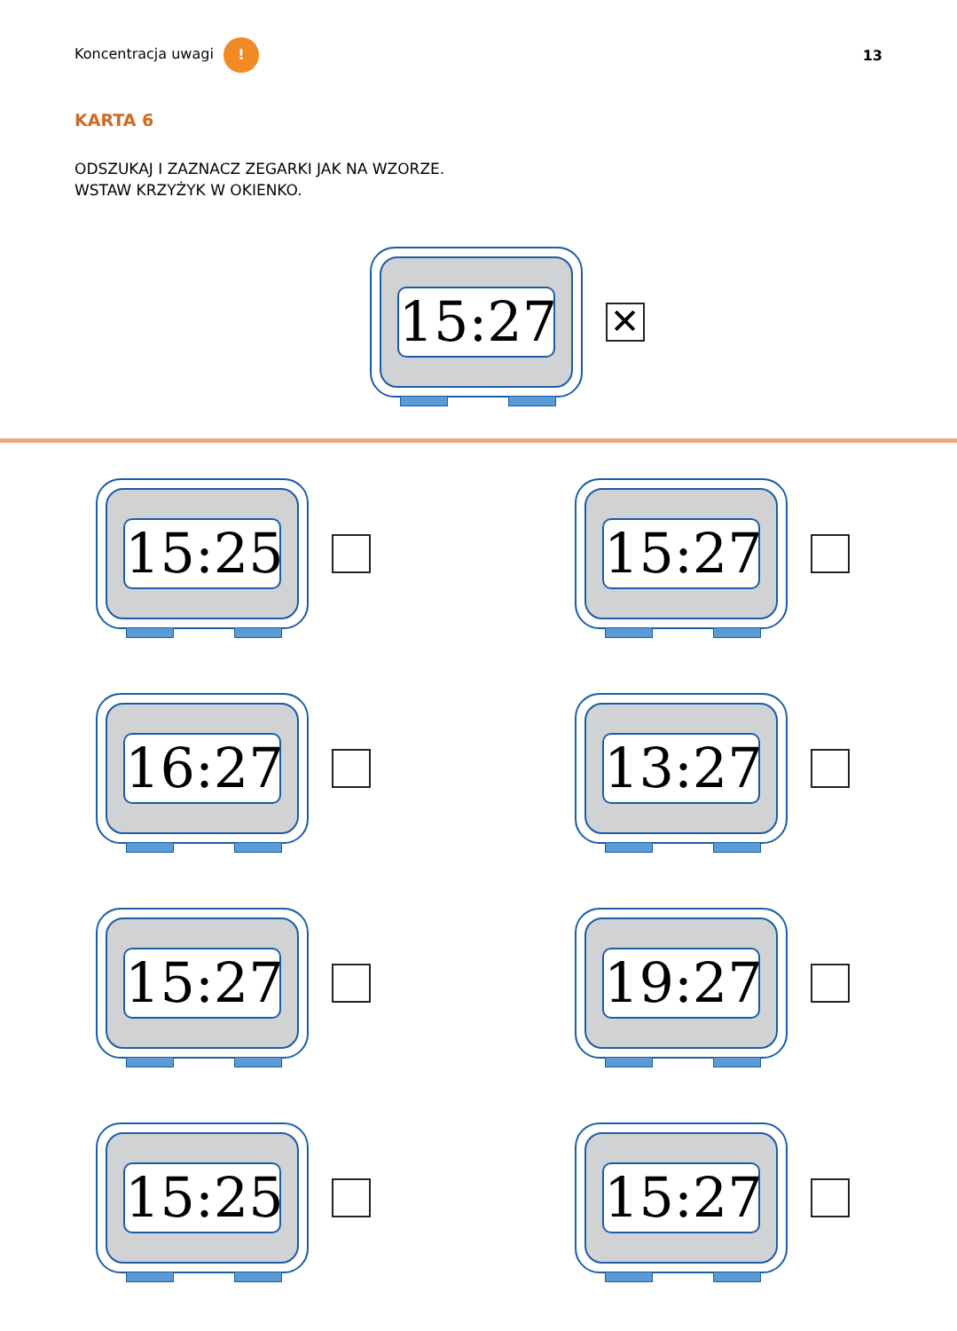Koncentracja uwagi !
13
KARTA 6
ODSZUKAJ I ZAZNACZ ZEGARKI JAK NA WZORZE.
WSTAW KRZYŻYK W OKIENKO.
15:27
✕
15:25
15:27
16:27
13:27
15:27
19:27
15:25
15:27